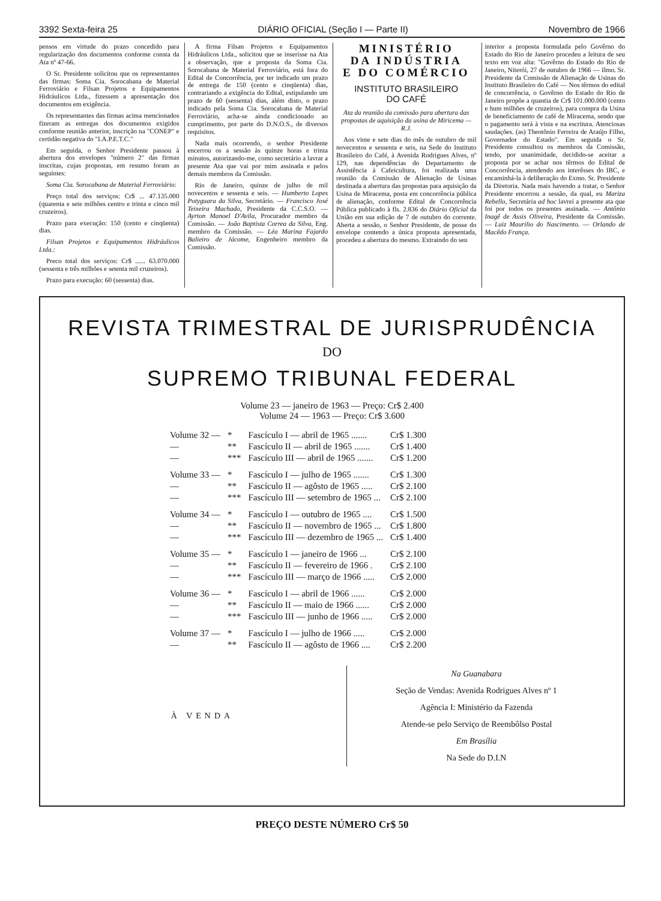3392 Sexta-feira 25 DIÁRIO OFICIAL (Seção I — Parte II) Novembro de 1966
pensos em virtude do prazo concedido para regularização dos documentos conforme consta da Ata nº 47-66.
O Sr. Presidente solicitou que os representantes das firmas: Soma Cia. Sorocabana de Material Ferroviário e Filsan Projetos e Equipamentos Hidráulicos Ltda., fizessem a apresentação dos documentos em exigência.
Os representantes das firmas acima mencionados fizeram as entregas dos documentos exigidos conforme reunião anterior, inscrição na "CONEP" e certidão negativa do "I.A.P.E.T.C."
Em seguida, o Senhor Presidente passou à abertura dos envelopes "número 2" das firmas inscritas, cujas propostas, em resumo foram as seguintes:
Soma Cia. Sorocabana de Material Ferroviário:
Preço total dos serviços: Cr$ ... 47.135.000 (quarenta e sete milhões centro e trinta e cinco mil cruzeiros).
Prazo para execução: 150 (cento e cinqüenta) dias.
Filsan Projetos e Equipamentos Hidráulicos Ltda.:
Preco total dos serviços: Cr$ ...... 63.070.000 (sessenta e três milhões e setenta mil cruzeiros).
Prazo para execução: 60 (sessenta) dias.
A firma Filsan Projetos e Equipamentos Hidráulicos Ltda., solicitou que se inserisse na Ata a observação, que a proposta da Soma Cia. Sorocabana de Material Ferroviário, está fora do Edital de Concorrência, por ter indicado um prazo de entrega de 150 (cento e cinqüenta) dias, contrariando a exigência do Edital, estipulando um prazo de 60 (sessenta) dias, além disto, o prazo indicado pela Soma Cia. Sorocabana de Material Ferroviário, acha-se ainda condicionado ao cumprimento, por parte do D.N.O.S., de diversos requisitos.
Nada mais ocorrendo, o senhor Presidente encerrou os a sessão às quinze horas e trinta minutos, autorizando-me, como secretário a lavrar a presente Ata que vai por mim assinada e pelos demais membros da Comissão.
Rio de Janeiro, quinze de julho de mil novecentos e sessenta e seis. — Humberto Lopes Potyguara da Silva, Secretário. — Francisco José Teixeira Machado, Presidente da C.C.S.O. — Ayrton Manoel D'Avila, Procurador membro da Comissão. — João Baptista Correa da Silva, Eng. membro da Comissão. — Léa Marina Fajardo Balieiro de Jácome, Engenheiro membro da Comissão.
MINISTÉRIO
DA INDÚSTRIA
E DO COMÉRCIO
INSTITUTO BRASILEIRO
DO CAFÉ
Ata da reunião da comissão para abertura das propostas de aquisição da usina de Miricema — R.J.
Aos vinte e sete dias do mês de outubro de mil novecentos e sessenta e seis, na Sede do Instituto Brasileiro do Café, à Avenida Rodrigues Alves, nº 129, nas dependências do Departamento de Assistência à Cafeicultura, foi realizada uma reunião da Comissão de Alienação de Usinas destinada a abertura das propostas para aquisição da Usina de Miracema, posta em concorrência pública de alienação, conforme Edital de Concorrência Pública publicado à fls. 2.836 do Diário Oficial da União em sua edição de 7 de outubro do corrente. Aberta a sessão, o Senhor Presidente, de posse do envelope contendo a única proposta apresentada, procedeu a abertura do mesmo. Extraindo do seu
interior a proposta formulada pelo Govêrno do Estado do Rio de Janeiro procedeu a leitura de seu texto em voz alta: "Govêrno do Estado do Rio de Janeiro, Niterói, 27 de outubro de 1966 — Ilmo. Sr. Presidente da Comissão de Alienação de Usinas do Instituto Brasileiro do Café — Nos têrmos do edital de concorrência, o Govêrno do Estado do Rio de Janeiro propõe a quantia de Cr$ 101.000.000 (cento e hum milhões de cruzeiros), para compra da Usina de beneficiamento de café de Miracema, sendo que o pagamento será à vista e na escritura. Atenciosas saudações. (as) Theotônio Ferreira de Araújo Filho, Governador do Estado". Em seguida o Sr. Presidente consultou os membros da Comissão, tendo, por unanimidade, decidido-se aceitar a proposta por se achar nos têrmos do Edital de Concorrência, atendendo aos interêsses do IBC, e encaminhá-la à deliberação do Exmo. Sr. Presidente da Diretoria. Nada mais havendo a tratar, o Senhor Presidente encerrou a sessão, da qual, eu Mariza Rebello, Secretária ad hoc lavrei a presente ata que foi por todos os presentes assinada. — Antônio Inagê de Assis Oliveira, Presidente da Comissão. — Luiz Maurilio do Nascimento. — Orlando de Macêdo França.
REVISTA TRIMESTRAL DE JURISPRUDÊNCIA
DO
SUPREMO TRIBUNAL FEDERAL
Volume 23 — janeiro de 1963 — Preço: Cr$ 2.400
Volume 24 — 1963 — Preço: Cr$ 3.600
| Volume 32 — | * | Fascículo I — abril de 1965 ....... | Cr$ 1.300 |
| — | ** | Fascículo II — abril de 1965 ....... | Cr$ 1.400 |
| — | *** | Fascículo III — abril de 1965 ....... | Cr$ 1.200 |
| Volume 33 — | * | Fascículo I — julho de 1965 ....... | Cr$ 1.300 |
| — | ** | Fascículo II — agôsto de 1965 ..... | Cr$ 2.100 |
| — | *** | Fascículo III — setembro de 1965 ... | Cr$ 2.100 |
| Volume 34 — | * | Fascículo I — outubro de 1965 .... | Cr$ 1.500 |
| — | ** | Fascículo II — novembro de 1965 ... | Cr$ 1.800 |
| — | *** | Fascículo III — dezembro de 1965 ... | Cr$ 1.400 |
| Volume 35 — | * | Fascículo I — janeiro de 1966 ... | Cr$ 2.100 |
| — | ** | Fascículo II — fevereiro de 1966 . | Cr$ 2.100 |
| — | *** | Fascículo III — março de 1966 ..... | Cr$ 2.000 |
| Volume 36 — | * | Fascículo I — abril de 1966 ...... | Cr$ 2.000 |
| — | ** | Fascículo II — maio de 1966 ...... | Cr$ 2.000 |
| — | *** | Fascículo III — junho de 1966 ..... | Cr$ 2.000 |
| Volume 37 — | * | Fascículo I — julho de 1966 ..... | Cr$ 2.000 |
| — | ** | Fascículo II — agôsto de 1966 .... | Cr$ 2.200 |
À VENDA
Na Guanabara
Seção de Vendas: Avenida Rodrigues Alves nº 1
Agência I: Ministério da Fazenda
Atende-se pelo Serviço de Reembôlso Postal
Em Brasília
Na Sede do D.I.N
PREÇO DESTE NÚMERO Cr$ 50